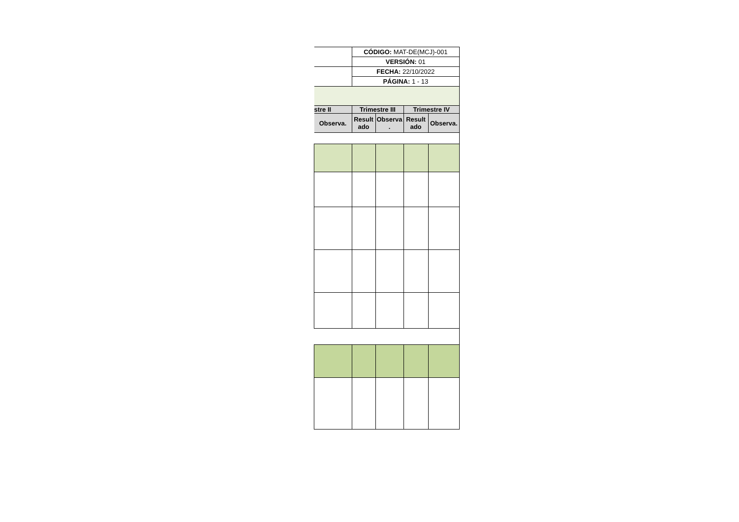| | CÓDIGO: MAT-DE(MCJ)-001 | | | |
| | VERSIÓN: 01 | | | |
| | FECHA: 22/10/2022 | | | |
| | PÁGINA: 1 - 13 | | | |
| stre II | Trimestre III | | Trimestre IV | |
| Observa. | Result ado | Observa . | Result ado | Observa. |